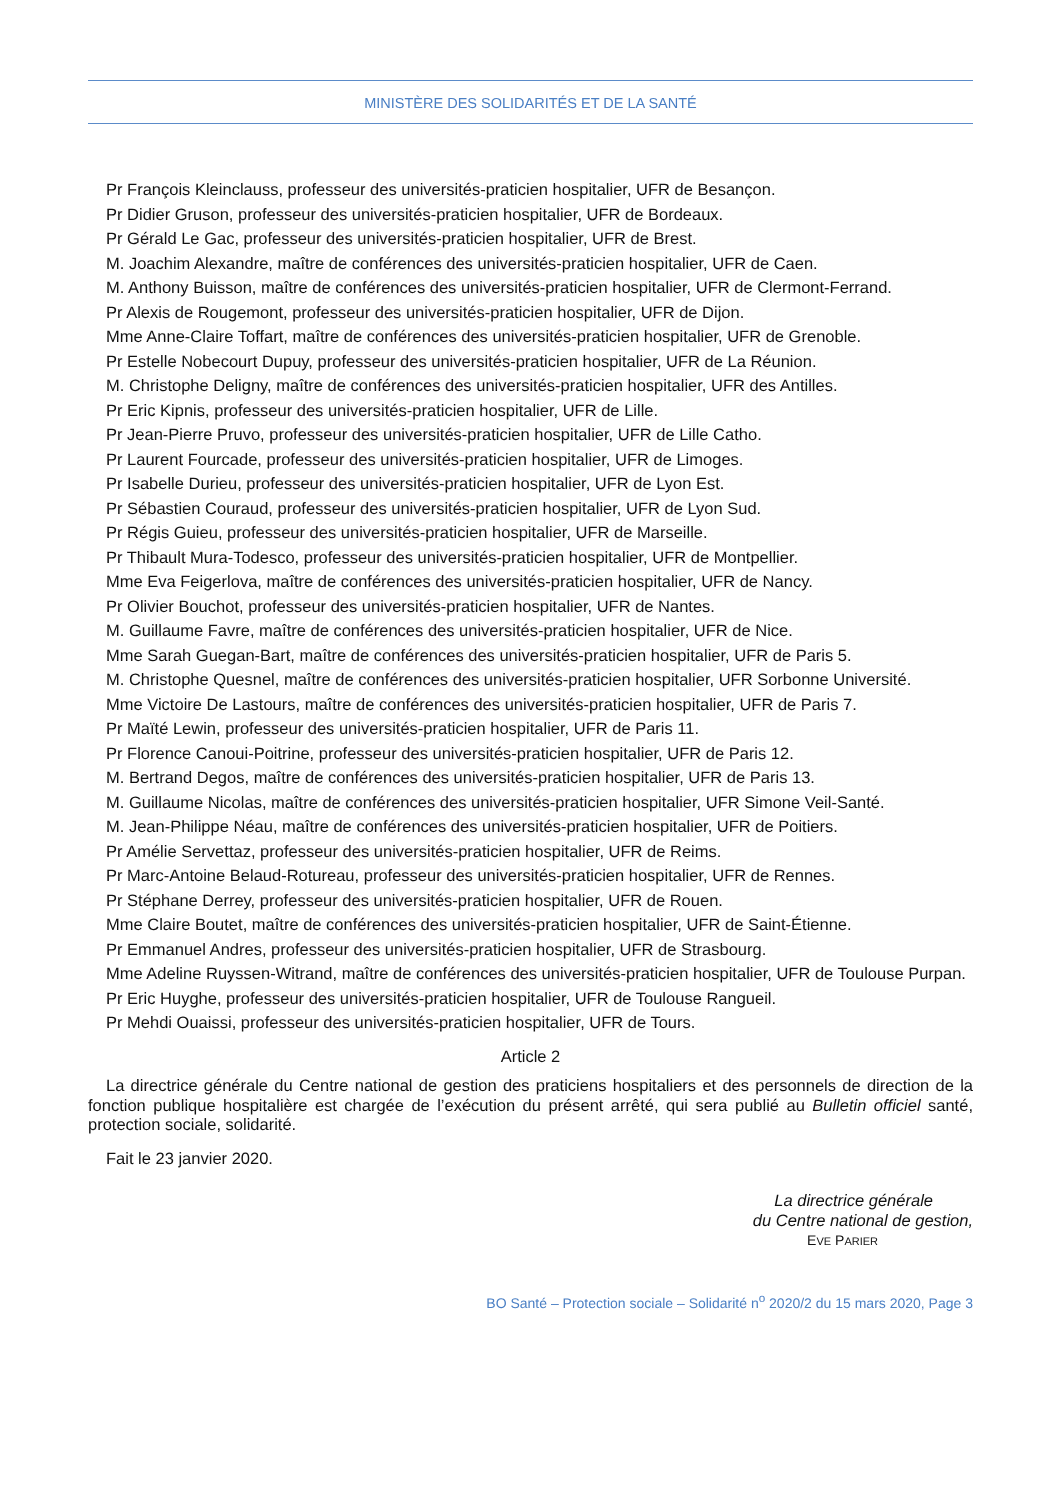MINISTÈRE DES SOLIDARITÉS ET DE LA SANTÉ
Pr François Kleinclauss, professeur des universités-praticien hospitalier, UFR de Besançon.
Pr Didier Gruson, professeur des universités-praticien hospitalier, UFR de Bordeaux.
Pr Gérald Le Gac, professeur des universités-praticien hospitalier, UFR de Brest.
M. Joachim Alexandre, maître de conférences des universités-praticien hospitalier, UFR de Caen.
M. Anthony Buisson, maître de conférences des universités-praticien hospitalier, UFR de Clermont-Ferrand.
Pr Alexis de Rougemont, professeur des universités-praticien hospitalier, UFR de Dijon.
Mme Anne-Claire Toffart, maître de conférences des universités-praticien hospitalier, UFR de Grenoble.
Pr Estelle Nobecourt Dupuy, professeur des universités-praticien hospitalier, UFR de La Réunion.
M. Christophe Deligny, maître de conférences des universités-praticien hospitalier, UFR des Antilles.
Pr Eric Kipnis, professeur des universités-praticien hospitalier, UFR de Lille.
Pr Jean-Pierre Pruvo, professeur des universités-praticien hospitalier, UFR de Lille Catho.
Pr Laurent Fourcade, professeur des universités-praticien hospitalier, UFR de Limoges.
Pr Isabelle Durieu, professeur des universités-praticien hospitalier, UFR de Lyon Est.
Pr Sébastien Couraud, professeur des universités-praticien hospitalier, UFR de Lyon Sud.
Pr Régis Guieu, professeur des universités-praticien hospitalier, UFR de Marseille.
Pr Thibault Mura-Todesco, professeur des universités-praticien hospitalier, UFR de Montpellier.
Mme Eva Feigerlova, maître de conférences des universités-praticien hospitalier, UFR de Nancy.
Pr Olivier Bouchot, professeur des universités-praticien hospitalier, UFR de Nantes.
M. Guillaume Favre, maître de conférences des universités-praticien hospitalier, UFR de Nice.
Mme Sarah Guegan-Bart, maître de conférences des universités-praticien hospitalier, UFR de Paris 5.
M. Christophe Quesnel, maître de conférences des universités-praticien hospitalier, UFR Sorbonne Université.
Mme Victoire De Lastours, maître de conférences des universités-praticien hospitalier, UFR de Paris 7.
Pr Maïté Lewin, professeur des universités-praticien hospitalier, UFR de Paris 11.
Pr Florence Canoui-Poitrine, professeur des universités-praticien hospitalier, UFR de Paris 12.
M. Bertrand Degos, maître de conférences des universités-praticien hospitalier, UFR de Paris 13.
M. Guillaume Nicolas, maître de conférences des universités-praticien hospitalier, UFR Simone Veil-Santé.
M. Jean-Philippe Néau, maître de conférences des universités-praticien hospitalier, UFR de Poitiers.
Pr Amélie Servettaz, professeur des universités-praticien hospitalier, UFR de Reims.
Pr Marc-Antoine Belaud-Rotureau, professeur des universités-praticien hospitalier, UFR de Rennes.
Pr Stéphane Derrey, professeur des universités-praticien hospitalier, UFR de Rouen.
Mme Claire Boutet, maître de conférences des universités-praticien hospitalier, UFR de Saint-Étienne.
Pr Emmanuel Andres, professeur des universités-praticien hospitalier, UFR de Strasbourg.
Mme Adeline Ruyssen-Witrand, maître de conférences des universités-praticien hospitalier, UFR de Toulouse Purpan.
Pr Eric Huyghe, professeur des universités-praticien hospitalier, UFR de Toulouse Rangueil.
Pr Mehdi Ouaissi, professeur des universités-praticien hospitalier, UFR de Tours.
Article 2
La directrice générale du Centre national de gestion des praticiens hospitaliers et des personnels de direction de la fonction publique hospitalière est chargée de l’exécution du présent arrêté, qui sera publié au Bulletin officiel santé, protection sociale, solidarité.
Fait le 23 janvier 2020.
La directrice générale
du Centre national de gestion,
EVE PARIER
BO Santé – Protection sociale – Solidarité n<sup>o</sup> 2020/2 du 15 mars 2020, Page 3